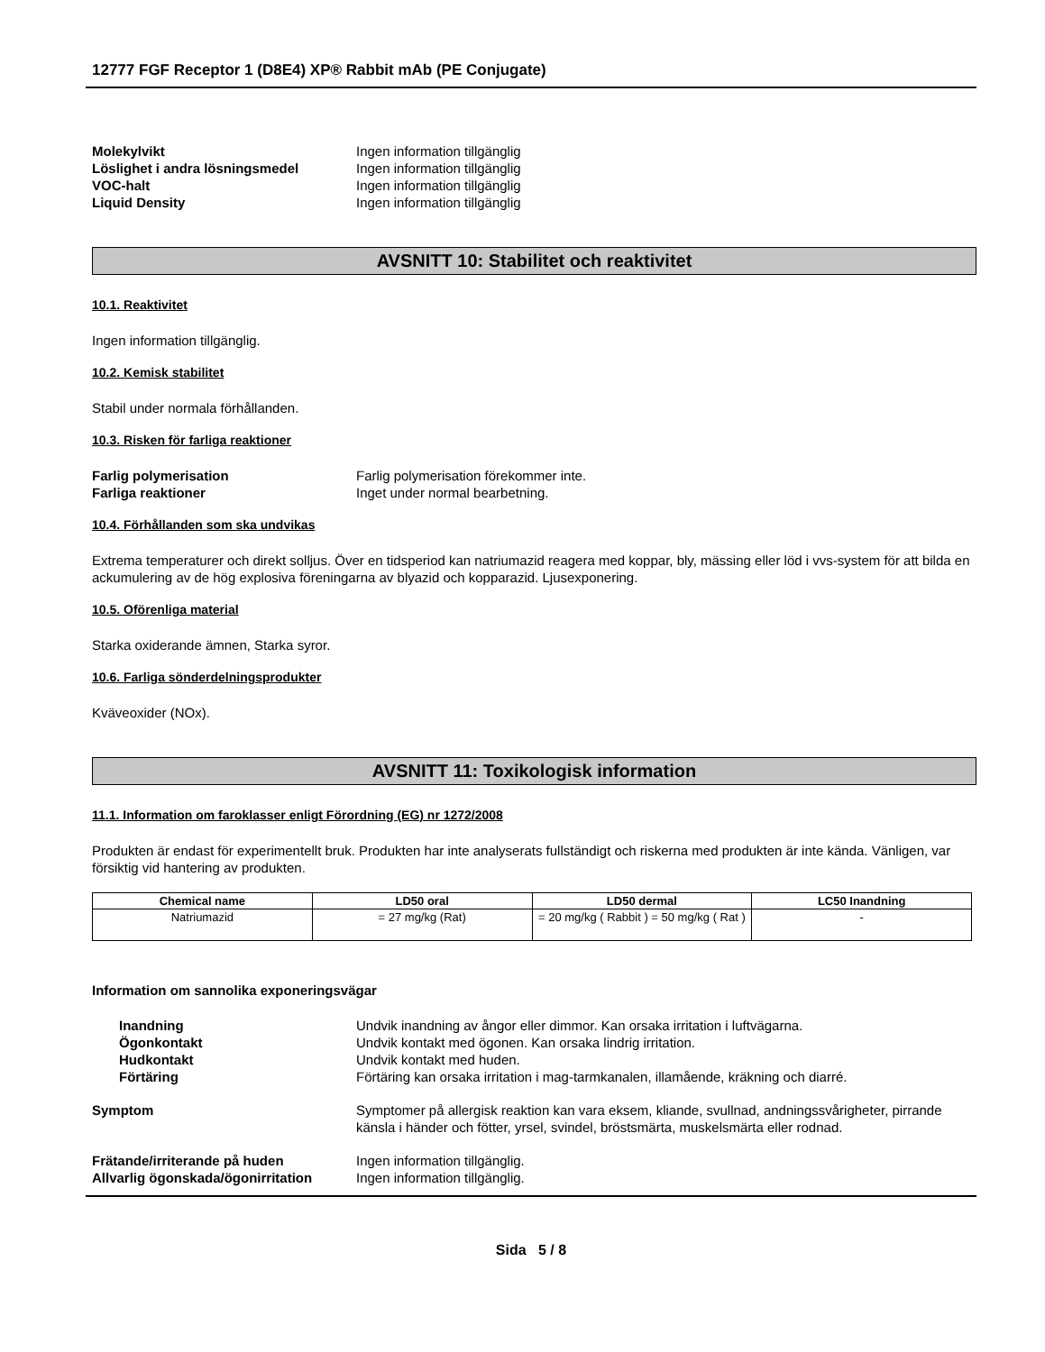12777 FGF Receptor 1 (D8E4) XP® Rabbit mAb (PE Conjugate)
| Molekylvikt | Ingen information tillgänglig |
| Löslighet i andra lösningsmedel | Ingen information tillgänglig |
| VOC-halt | Ingen information tillgänglig |
| Liquid Density | Ingen information tillgänglig |
AVSNITT 10: Stabilitet och reaktivitet
10.1. Reaktivitet
Ingen information tillgänglig.
10.2. Kemisk stabilitet
Stabil under normala förhållanden.
10.3. Risken för farliga reaktioner
| Farlig polymerisation | Farlig polymerisation förekommer inte. |
| Farliga reaktioner | Inget under normal bearbetning. |
10.4. Förhållanden som ska undvikas
Extrema temperaturer och direkt solljus. Över en tidsperiod kan natriumazid reagera med koppar, bly, mässing eller löd i vvs-system för att bilda en ackumulering av de hög explosiva föreningarna av blyazid och kopparazid. Ljusexponering.
10.5. Oförenliga material
Starka oxiderande ämnen, Starka syror.
10.6. Farliga sönderdelningsprodukter
Kväveoxider (NOx).
AVSNITT 11: Toxikologisk information
11.1. Information om faroklasser enligt Förordning (EG) nr 1272/2008
Produkten är endast för experimentellt bruk. Produkten har inte analyserats fullständigt och riskerna med produkten är inte kända. Vänligen, var försiktig vid hantering av produkten.
| Chemical name | LD50 oral | LD50 dermal | LC50 Inandning |
| --- | --- | --- | --- |
| Natriumazid | = 27 mg/kg (Rat) | = 20 mg/kg ( Rabbit ) = 50 mg/kg ( Rat ) | - |
Information om sannolika exponeringsvägar
| Inandning | Undvik inandning av ångor eller dimmor. Kan orsaka irritation i luftvägarna. |
| Ögonkontakt | Undvik kontakt med ögonen. Kan orsaka lindrig irritation. |
| Hudkontakt | Undvik kontakt med huden. |
| Förtäring | Förtäring kan orsaka irritation i mag-tarmkanalen, illamående, kräkning och diarré. |
| Symptom | Symptomer på allergisk reaktion kan vara eksem, kliande, svullnad, andningssvårigheter, pirrande känsla i händer och fötter, yrsel, svindel, bröstsmärta, muskelsmärta eller rodnad. |
| Frätande/irriterande på huden | Ingen information tillgänglig. |
| Allvarlig ögonskada/ögonirritation | Ingen information tillgänglig. |
Sida 5 / 8